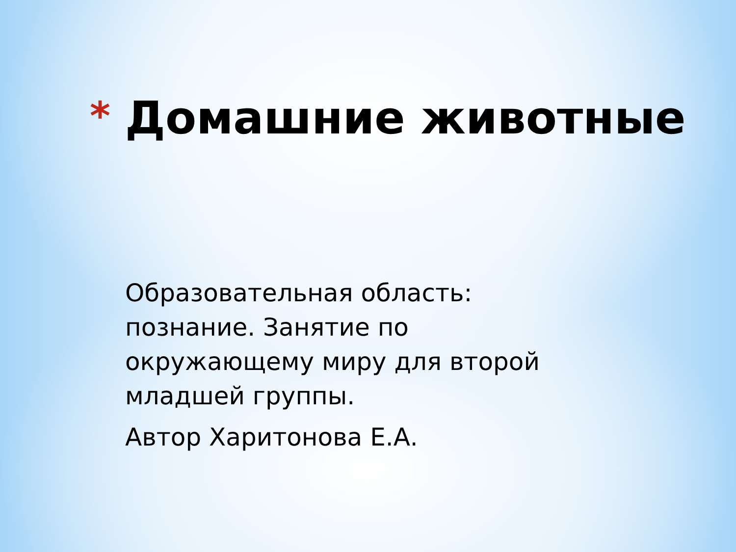*
Домашние животные
Образовательная область: познание. Занятие по окружающему миру для второй младшей группы.
Автор Харитонова Е.А.